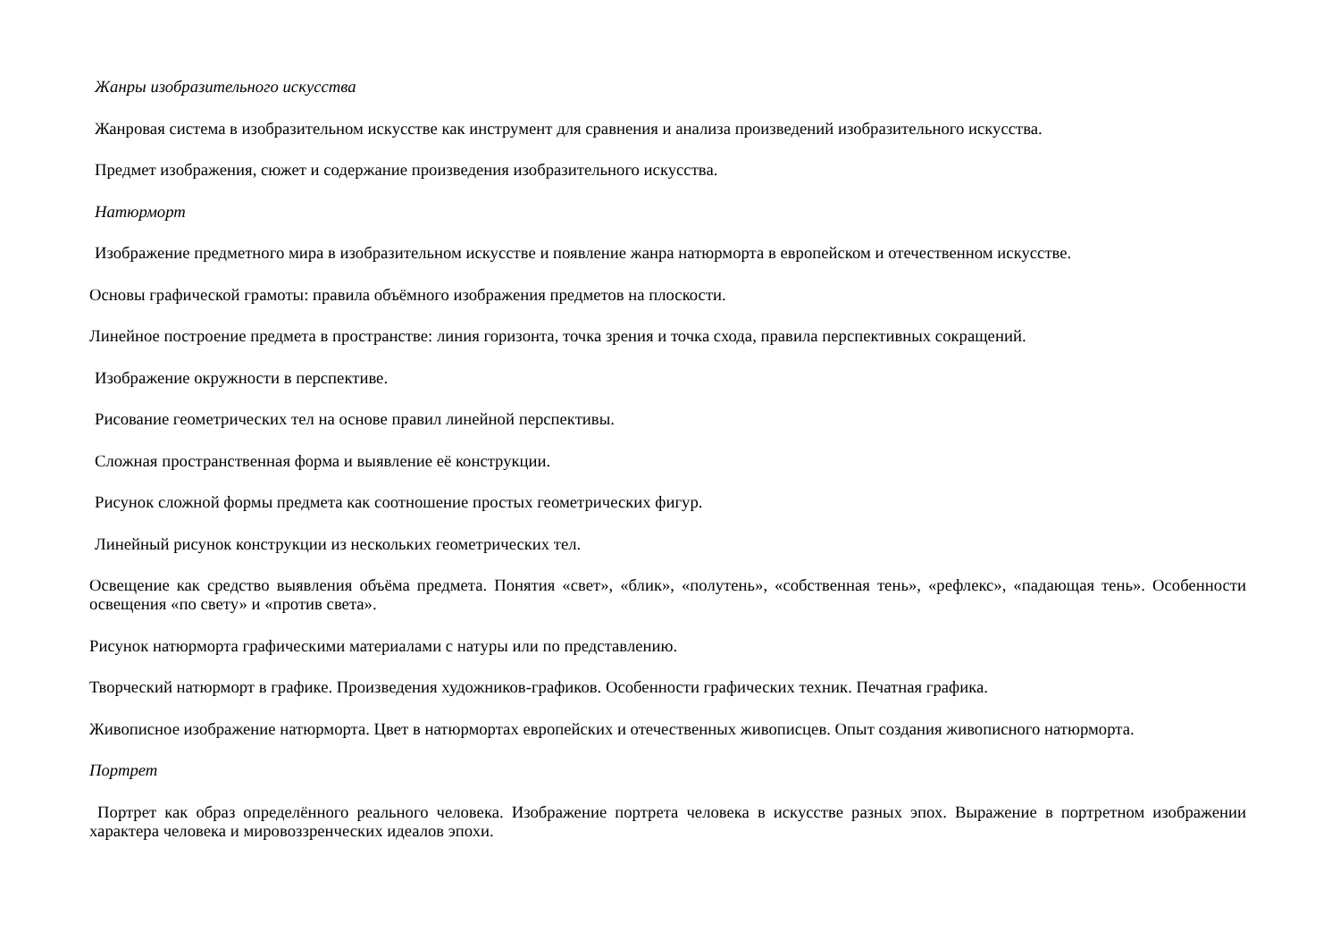Жанры изобразительного искусства
Жанровая система в изобразительном искусстве как инструмент для сравнения и анализа произведений изобразительного искусства.
Предмет изображения, сюжет и содержание произведения изобразительного искусства.
Натюрморт
Изображение предметного мира в изобразительном искусстве и появление жанра натюрморта в европейском и отечественном искусстве.
Основы графической грамоты: правила объёмного изображения предметов на плоскости.
Линейное построение предмета в пространстве: линия горизонта, точка зрения и точка схода, правила перспективных сокращений.
Изображение окружности в перспективе.
Рисование геометрических тел на основе правил линейной перспективы.
Сложная пространственная форма и выявление её конструкции.
Рисунок сложной формы предмета как соотношение простых геометрических фигур.
Линейный рисунок конструкции из нескольких геометрических тел.
Освещение как средство выявления объёма предмета. Понятия «свет», «блик», «полутень», «собственная тень», «рефлекс», «падающая тень». Особенности освещения «по свету» и «против света».
Рисунок натюрморта графическими материалами с натуры или по представлению.
Творческий натюрморт в графике. Произведения художников-графиков. Особенности графических техник. Печатная графика.
Живописное изображение натюрморта. Цвет в натюрмортах европейских и отечественных живописцев. Опыт создания живописного натюрморта.
Портрет
Портрет как образ определённого реального человека. Изображение портрета человека в искусстве разных эпох. Выражение в портретном изображении характера человека и мировоззренческих идеалов эпохи.